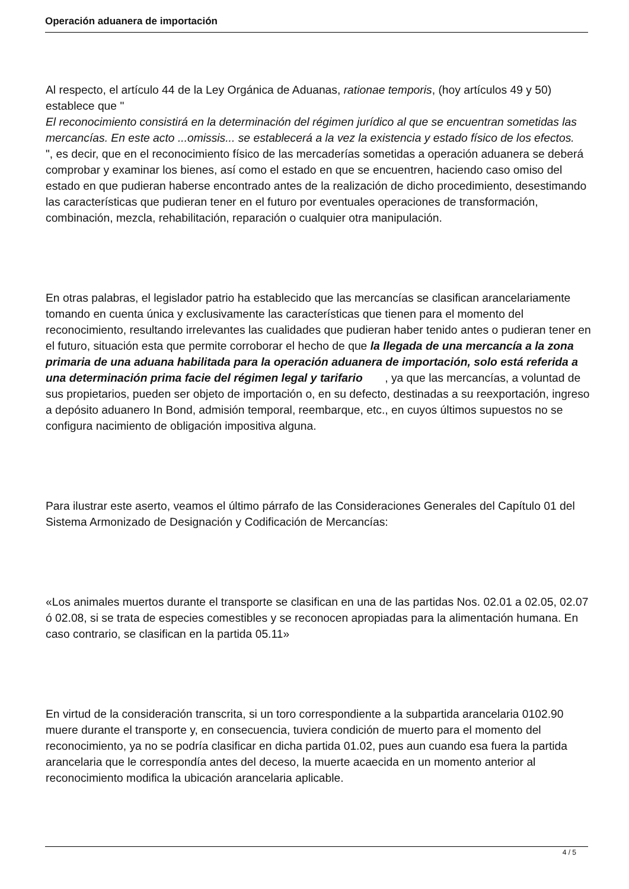Operación aduanera de importación
Al respecto, el artículo 44 de la Ley Orgánica de Aduanas, rationae temporis, (hoy artículos 49 y 50) establece que "
El reconocimiento consistirá en la determinación del régimen jurídico al que se encuentran sometidas las mercancías. En este acto ...omissis... se establecerá a la vez la existencia y estado físico de los efectos.
", es decir, que en el reconocimiento físico de las mercaderías sometidas a operación aduanera se deberá comprobar y examinar los bienes, así como el estado en que se encuentren, haciendo caso omiso del estado en que pudieran haberse encontrado antes de la realización de dicho procedimiento, desestimando las características que pudieran tener en el futuro por eventuales operaciones de transformación, combinación, mezcla, rehabilitación, reparación o cualquier otra manipulación.
En otras palabras, el legislador patrio ha establecido que las mercancías se clasifican arancelariamente tomando en cuenta única y exclusivamente las características que tienen para el momento del reconocimiento, resultando irrelevantes las cualidades que pudieran haber tenido antes o pudieran tener en el futuro, situación esta que permite corroborar el hecho de que la llegada de una mercancía a la zona primaria de una aduana habilitada para la operación aduanera de importación, solo está referida a una determinación prima facie del régimen legal y tarifario , ya que las mercancías, a voluntad de sus propietarios, pueden ser objeto de importación o, en su defecto, destinadas a su reexportación, ingreso a depósito aduanero In Bond, admisión temporal, reembarque, etc., en cuyos últimos supuestos no se configura nacimiento de obligación impositiva alguna.
Para ilustrar este aserto, veamos el último párrafo de las Consideraciones Generales del Capítulo 01 del Sistema Armonizado de Designación y Codificación de Mercancías:
«Los animales muertos durante el transporte se clasifican en una de las partidas Nos. 02.01 a 02.05, 02.07 ó 02.08, si se trata de especies comestibles y se reconocen apropiadas para la alimentación humana. En caso contrario, se clasifican en la partida 05.11»
En virtud de la consideración transcrita, si un toro correspondiente a la subpartida arancelaria 0102.90 muere durante el transporte y, en consecuencia, tuviera condición de muerto para el momento del reconocimiento, ya no se podría clasificar en dicha partida 01.02, pues aun cuando esa fuera la partida arancelaria que le correspondía antes del deceso, la muerte acaecida en un momento anterior al reconocimiento modifica la ubicación arancelaria aplicable.
4 / 5